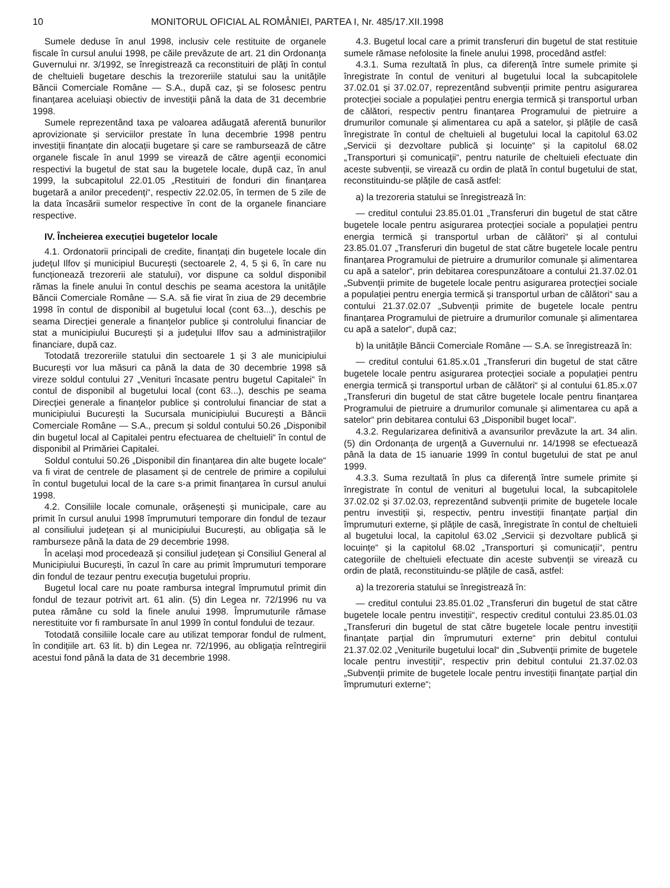10 MONITORUL OFICIAL AL ROMÂNIEI, PARTEA I, Nr. 485/17.XII.1998
Sumele deduse în anul 1998, inclusiv cele restituite de organele fiscale în cursul anului 1998, pe căile prevăzute de art. 21 din Ordonanța Guvernului nr. 3/1992, se înregistrează ca reconstituiri de plăți în contul de cheltuieli bugetare deschis la trezoreriile statului sau la unitățile Băncii Comerciale Române — S.A., după caz, și se folosesc pentru finanțarea aceluiași obiectiv de investiții până la data de 31 decembrie 1998.
Sumele reprezentând taxa pe valoarea adăugată aferentă bunurilor aprovizionate și serviciilor prestate în luna decembrie 1998 pentru investiții finanțate din alocații bugetare și care se rambursează de către organele fiscale în anul 1999 se virează de către agenții economici respectivi la bugetul de stat sau la bugetele locale, după caz, în anul 1999, la subcapitolul 22.01.05 „Restituiri de fonduri din finanțarea bugetară a anilor precedenți“, respectiv 22.02.05, în termen de 5 zile de la data încasării sumelor respective în cont de la organele financiare respective.
IV. Încheierea execuției bugetelor locale
4.1. Ordonatorii principali de credite, finanțați din bugetele locale din județul Ilfov și municipiul București (sectoarele 2, 4, 5 și 6, în care nu funcționează trezorerii ale statului), vor dispune ca soldul disponibil rămas la finele anului în contul deschis pe seama acestora la unitățile Băncii Comerciale Române — S.A. să fie virat în ziua de 29 decembrie 1998 în contul de disponibil al bugetului local (cont 63...), deschis pe seama Direcției generale a finanțelor publice și controlului financiar de stat a municipiului București și a județului Ilfov sau a administrațiilor financiare, după caz.
Totodată trezoreriile statului din sectoarele 1 și 3 ale municipiului București vor lua măsuri ca până la data de 30 decembrie 1998 să vireze soldul contului 27 „Venituri încasate pentru bugetul Capitalei“ în contul de disponibil al bugetului local (cont 63...), deschis pe seama Direcției generale a finanțelor publice și controlului financiar de stat a municipiului București la Sucursala municipiului București a Băncii Comerciale Române — S.A., precum și soldul contului 50.26 „Disponibil din bugetul local al Capitalei pentru efectuarea de cheltuieli“ în contul de disponibil al Primăriei Capitalei.
Soldul contului 50.26 „Disponibil din finanțarea din alte bugete locale“ va fi virat de centrele de plasament și de centrele de primire a copilului în contul bugetului local de la care s-a primit finanțarea în cursul anului 1998.
4.2. Consiliile locale comunale, orășenești și municipale, care au primit în cursul anului 1998 împrumuturi temporare din fondul de tezaur al consiliului județean și al municipiului București, au obligația să le ramburseze până la data de 29 decembrie 1998.
În același mod procedează și consiliul județean și Consiliul General al Municipiului București, în cazul în care au primit împrumuturi temporare din fondul de tezaur pentru execuția bugetului propriu.
Bugetul local care nu poate rambursa integral împrumutul primit din fondul de tezaur potrivit art. 61 alin. (5) din Legea nr. 72/1996 nu va putea rămâne cu sold la finele anului 1998. Împrumuturile rămase nerestituite vor fi rambursate în anul 1999 în contul fondului de tezaur.
Totodată consiliile locale care au utilizat temporar fondul de rulment, în condițiile art. 63 lit. b) din Legea nr. 72/1996, au obligația reîntregirii acestui fond până la data de 31 decembrie 1998.
4.3. Bugetul local care a primit transferuri din bugetul de stat restituie sumele rămase nefolosite la finele anului 1998, procedând astfel:
4.3.1. Suma rezultată în plus, ca diferență între sumele primite și înregistrate în contul de venituri al bugetului local la subcapitolele 37.02.01 și 37.02.07, reprezentând subvenții primite pentru asigurarea protecției sociale a populației pentru energia termică și transportul urban de călători, respectiv pentru finanțarea Programului de pietruire a drumurilor comunale și alimentarea cu apă a satelor, și plățile de casă înregistrate în contul de cheltuieli al bugetului local la capitolul 63.02 „Servicii și dezvoltare publică și locuințe“ și la capitolul 68.02 „Transporturi și comunicații“, pentru naturile de cheltuieli efectuate din aceste subvenții, se virează cu ordin de plată în contul bugetului de stat, reconstituindu-se plățile de casă astfel:
a) la trezoreria statului se înregistrează în:
— creditul contului 23.85.01.01 „Transferuri din bugetul de stat către bugetele locale pentru asigurarea protecției sociale a populației pentru energia termică și transportul urban de călători“ și al contului 23.85.01.07 „Transferuri din bugetul de stat către bugetele locale pentru finanțarea Programului de pietruire a drumurilor comunale și alimentarea cu apă a satelor“, prin debitarea corespunzătoare a contului 21.37.02.01 „Subvenții primite de bugetele locale pentru asigurarea protecției sociale a populației pentru energia termică și transportul urban de călători“ sau a contului 21.37.02.07 „Subvenții primite de bugetele locale pentru finanțarea Programului de pietruire a drumurilor comunale și alimentarea cu apă a satelor“, după caz;
b) la unitățile Băncii Comerciale Române — S.A. se înregistrează în:
— creditul contului 61.85.x.01 „Transferuri din bugetul de stat către bugetele locale pentru asigurarea protecției sociale a populației pentru energia termică și transportul urban de călători“ și al contului 61.85.x.07 „Transferuri din bugetul de stat către bugetele locale pentru finanțarea Programului de pietruire a drumurilor comunale și alimentarea cu apă a satelor“ prin debitarea contului 63 „Disponibil buget local“.
4.3.2. Regularizarea definitivă a avansurilor prevăzute la art. 34 alin. (5) din Ordonanța de urgență a Guvernului nr. 14/1998 se efectuează până la data de 15 ianuarie 1999 în contul bugetului de stat pe anul 1999.
4.3.3. Suma rezultată în plus ca diferență între sumele primite și înregistrate în contul de venituri al bugetului local, la subcapitolele 37.02.02 și 37.02.03, reprezentând subvenții primite de bugetele locale pentru investiții și, respectiv, pentru investiții finanțate parțial din împrumuturi externe, și plățile de casă, înregistrate în contul de cheltuieli al bugetului local, la capitolul 63.02 „Servicii și dezvoltare publică și locuințe“ și la capitolul 68.02 „Transporturi și comunicații“, pentru categoriile de cheltuieli efectuate din aceste subvenții se virează cu ordin de plată, reconstituindu-se plățile de casă, astfel:
a) la trezoreria statului se înregistrează în:
— creditul contului 23.85.01.02 „Transferuri din bugetul de stat către bugetele locale pentru investiții“, respectiv creditul contului 23.85.01.03 „Transferuri din bugetul de stat către bugetele locale pentru investiții finanțate parțial din împrumuturi externe“ prin debitul contului 21.37.02.02 „Veniturile bugetului local“ din „Subvenții primite de bugetele locale pentru investiții“, respectiv prin debitul contului 21.37.02.03 „Subvenții primite de bugetele locale pentru investiții finanțate parțial din împrumuturi externe“;